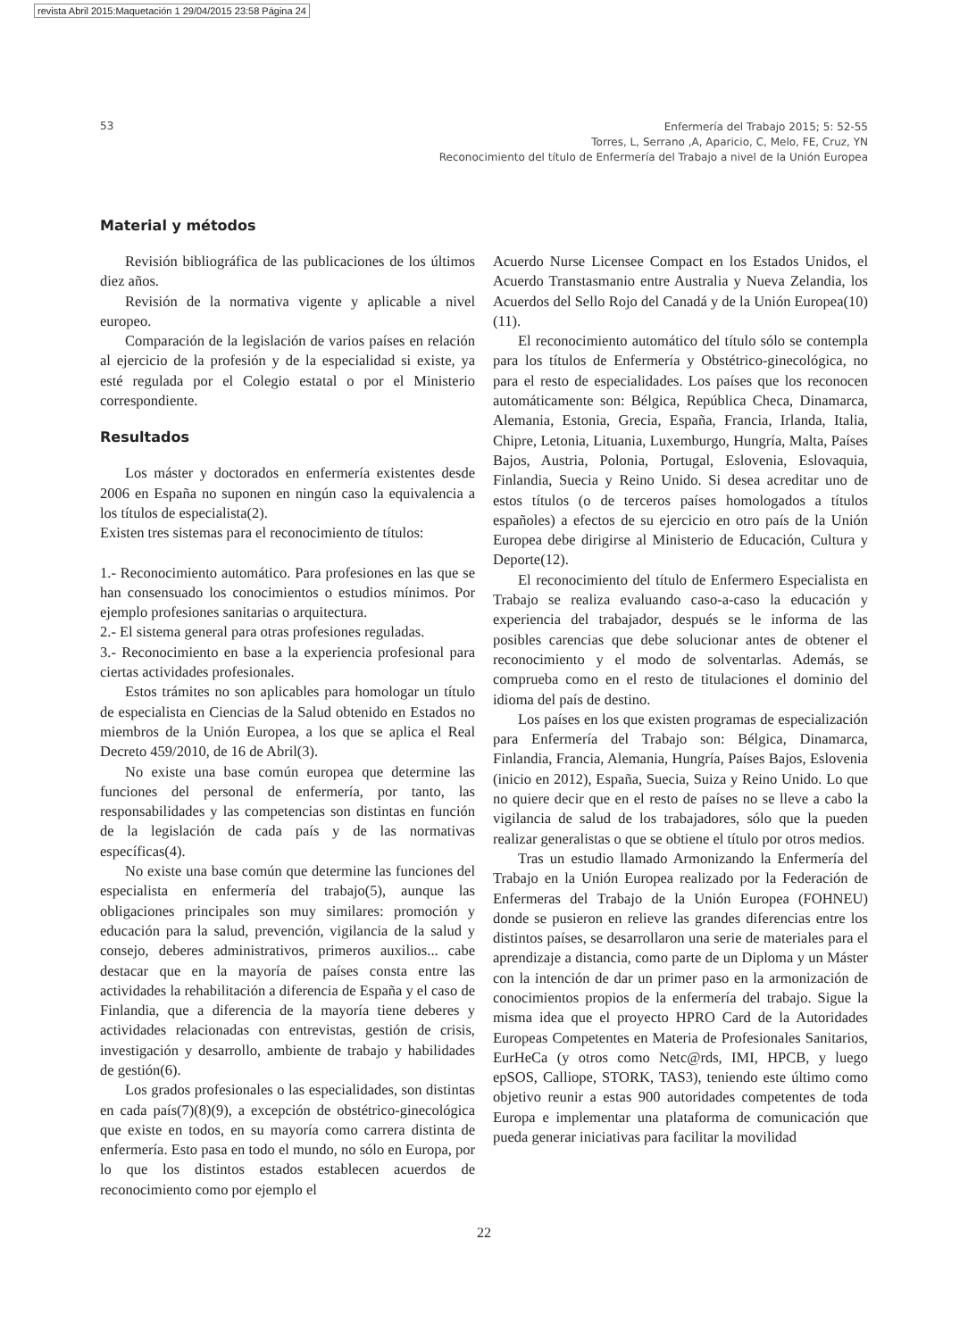revista Abril 2015:Maquetación 1 29/04/2015 23:58 Página 24
53
Enfermería del Trabajo 2015; 5: 52-55
Torres, L, Serrano ,A, Aparicio, C, Melo, FE, Cruz, YN
Reconocimiento del título de Enfermería del Trabajo a nivel de la Unión Europea
Material y métodos
Revisión bibliográfica de las publicaciones de los últimos diez años.
Revisión de la normativa vigente y aplicable a nivel europeo.
Comparación de la legislación de varios países en relación al ejercicio de la profesión y de la especialidad si existe, ya esté regulada por el Colegio estatal o por el Ministerio correspondiente.
Resultados
Los máster y doctorados en enfermería existentes desde 2006 en España no suponen en ningún caso la equivalencia a los títulos de especialista(2).
Existen tres sistemas para el reconocimiento de títulos:
1.- Reconocimiento automático. Para profesiones en las que se han consensuado los conocimientos o estudios mínimos. Por ejemplo profesiones sanitarias o arquitectura.
2.- El sistema general para otras profesiones reguladas.
3.- Reconocimiento en base a la experiencia profesional para ciertas actividades profesionales.
Estos trámites no son aplicables para homologar un título de especialista en Ciencias de la Salud obtenido en Estados no miembros de la Unión Europea, a los que se aplica el Real Decreto 459/2010, de 16 de Abril(3).
No existe una base común europea que determine las funciones del personal de enfermería, por tanto, las responsabilidades y las competencias son distintas en función de la legislación de cada país y de las normativas específicas(4).
No existe una base común que determine las funciones del especialista en enfermería del trabajo(5), aunque las obligaciones principales son muy similares: promoción y educación para la salud, prevención, vigilancia de la salud y consejo, deberes administrativos, primeros auxilios... cabe destacar que en la mayoría de países consta entre las actividades la rehabilitación a diferencia de España y el caso de Finlandia, que a diferencia de la mayoría tiene deberes y actividades relacionadas con entrevistas, gestión de crisis, investigación y desarrollo, ambiente de trabajo y habilidades de gestión(6).
Los grados profesionales o las especialidades, son distintas en cada país(7)(8)(9), a excepción de obstétrico-ginecológica que existe en todos, en su mayoría como carrera distinta de enfermería. Esto pasa en todo el mundo, no sólo en Europa, por lo que los distintos estados establecen acuerdos de reconocimiento como por ejemplo el
Acuerdo Nurse Licensee Compact en los Estados Unidos, el Acuerdo Transtasmanio entre Australia y Nueva Zelandia, los Acuerdos del Sello Rojo del Canadá y de la Unión Europea(10)(11).
El reconocimiento automático del título sólo se contempla para los títulos de Enfermería y Obstétrico-ginecológica, no para el resto de especialidades. Los países que los reconocen automáticamente son: Bélgica, República Checa, Dinamarca, Alemania, Estonia, Grecia, España, Francia, Irlanda, Italia, Chipre, Letonia, Lituania, Luxemburgo, Hungría, Malta, Países Bajos, Austria, Polonia, Portugal, Eslovenia, Eslovaquia, Finlandia, Suecia y Reino Unido. Si desea acreditar uno de estos títulos (o de terceros países homologados a títulos españoles) a efectos de su ejercicio en otro país de la Unión Europea debe dirigirse al Ministerio de Educación, Cultura y Deporte(12).
El reconocimiento del título de Enfermero Especialista en Trabajo se realiza evaluando caso-a-caso la educación y experiencia del trabajador, después se le informa de las posibles carencias que debe solucionar antes de obtener el reconocimiento y el modo de solventarlas. Además, se comprueba como en el resto de titulaciones el dominio del idioma del país de destino.
Los países en los que existen programas de especialización para Enfermería del Trabajo son: Bélgica, Dinamarca, Finlandia, Francia, Alemania, Hungría, Países Bajos, Eslovenia (inicio en 2012), España, Suecia, Suiza y Reino Unido. Lo que no quiere decir que en el resto de países no se lleve a cabo la vigilancia de salud de los trabajadores, sólo que la pueden realizar generalistas o que se obtiene el título por otros medios.
Tras un estudio llamado Armonizando la Enfermería del Trabajo en la Unión Europea realizado por la Federación de Enfermeras del Trabajo de la Unión Europea (FOHNEU) donde se pusieron en relieve las grandes diferencias entre los distintos países, se desarrollaron una serie de materiales para el aprendizaje a distancia, como parte de un Diploma y un Máster con la intención de dar un primer paso en la armonización de conocimientos propios de la enfermería del trabajo. Sigue la misma idea que el proyecto HPRO Card de la Autoridades Europeas Competentes en Materia de Profesionales Sanitarios, EurHeCa (y otros como Netc@rds, IMI, HPCB, y luego epSOS, Calliope, STORK, TAS3), teniendo este último como objetivo reunir a estas 900 autoridades competentes de toda Europa e implementar una plataforma de comunicación que pueda generar iniciativas para facilitar la movilidad
22